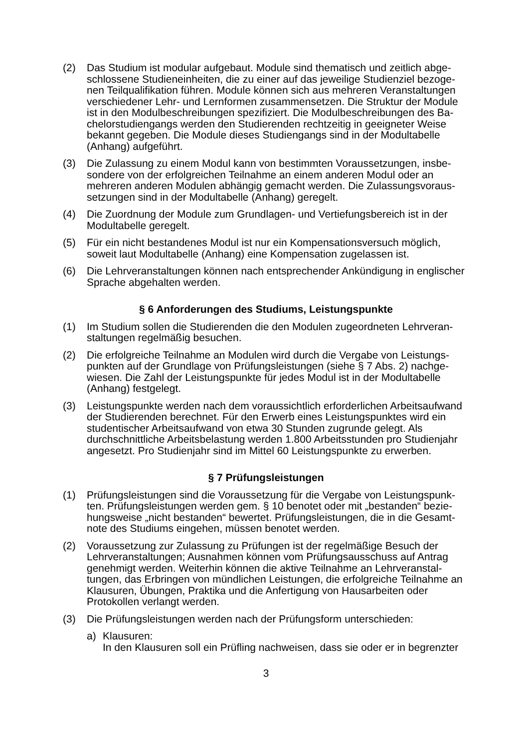(2) Das Studium ist modular aufgebaut. Module sind thematisch und zeitlich abge­schlossene Studieneinheiten, die zu einer auf das jeweilige Studienziel bezoge­nen Teilqualifikation führen. Module können sich aus mehreren Veranstaltungen verschiedener Lehr- und Lernformen zusammensetzen. Die Struktur der Module ist in den Modulbeschreibungen spezifiziert. Die Modulbeschreibungen des Ba­chelorstudiengangs werden den Studierenden rechtzeitig in geeigneter Weise bekannt gegeben. Die Module dieses Studiengangs sind in der Modultabelle (Anhang) aufgeführt.
(3) Die Zulassung zu einem Modul kann von bestimmten Voraussetzungen, insbe­sondere von der erfolgreichen Teilnahme an einem anderen Modul oder an mehreren anderen Modulen abhängig gemacht werden. Die Zulassungsvoraus­setzungen sind in der Modultabelle (Anhang) geregelt.
(4) Die Zuordnung der Module zum Grundlagen- und Vertiefungsbereich ist in der Modultabelle geregelt.
(5) Für ein nicht bestandenes Modul ist nur ein Kompensationsversuch möglich, soweit laut Modultabelle (Anhang) eine Kompensation zugelassen ist.
(6) Die Lehrveranstaltungen können nach entsprechender Ankündigung in engli­scher Sprache abgehalten werden.
§ 6 Anforderungen des Studiums, Leistungspunkte
(1) Im Studium sollen die Studierenden die den Modulen zugeordneten Lehrveran­staltungen regelmäßig besuchen.
(2) Die erfolgreiche Teilnahme an Modulen wird durch die Vergabe von Leistungs­punkten auf der Grundlage von Prüfungsleistungen (siehe § 7 Abs. 2) nachge­wiesen. Die Zahl der Leistungspunkte für jedes Modul ist in der Modultabelle (Anhang) festgelegt.
(3) Leistungspunkte werden nach dem voraussichtlich erforderlichen Arbeitsauf­wand der Studierenden berechnet. Für den Erwerb eines Leistungspunktes wird ein studentischer Arbeitsaufwand von etwa 30 Stunden zugrunde gelegt. Als durchschnittliche Arbeitsbelastung werden 1.800 Arbeitsstunden pro Studienjahr angesetzt. Pro Studienjahr sind im Mittel 60 Leistungspunkte zu erwerben.
§ 7 Prüfungsleistungen
(1) Prüfungsleistungen sind die Voraussetzung für die Vergabe von Leistungspunk­ten. Prüfungsleistungen werden gem. § 10 benotet oder mit „bestanden“ bezie­hungsweise „nicht bestanden“ bewertet. Prüfungsleistungen, die in die Gesamt­note des Studiums eingehen, müssen benotet werden.
(2) Voraussetzung zur Zulassung zu Prüfungen ist der regelmäßige Besuch der Lehrveranstaltungen; Ausnahmen können vom Prüfungsausschuss auf Antrag genehmigt werden. Weiterhin können die aktive Teilnahme an Lehrveranstal­tungen, das Erbringen von mündlichen Leistungen, die erfolgreiche Teilnahme an Klausuren, Übungen, Praktika und die Anfertigung von Hausarbeiten oder Protokollen verlangt werden.
(3) Die Prüfungsleistungen werden nach der Prüfungsform unterschieden:
a) Klausuren:
In den Klausuren soll ein Prüfling nachweisen, dass sie oder er in begrenzter
3